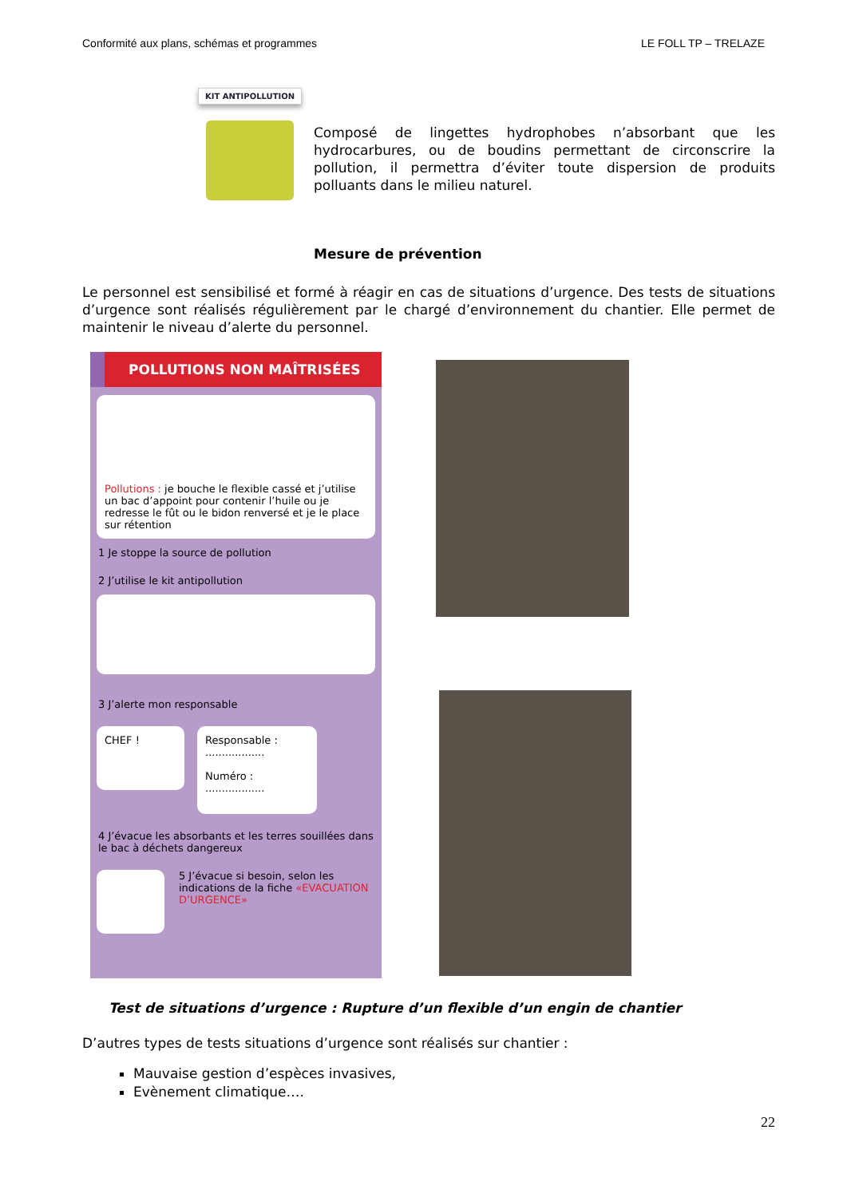Conformité aux plans, schémas et programmes LE FOLL TP – TRELAZE
KIT ANTIPOLLUTION
Composé de lingettes hydrophobes n’absorbant que les hydrocarbures, ou de boudins permettant de circonscrire la pollution, il permettra d’éviter toute dispersion de produits polluants dans le milieu naturel.
Mesure de prévention
Le personnel est sensibilisé et formé à réagir en cas de situations d’urgence. Des tests de situations d’urgence sont réalisés régulièrement par le chargé d’environnement du chantier. Elle permet de maintenir le niveau d’alerte du personnel.
POLLUTIONS NON MAÎTRISÉES
Pollutions : je bouche le flexible cassé et j’utilise un bac d’appoint pour contenir l’huile ou je redresse le fût ou le bidon renversé et je le place sur rétention
1 Je stoppe la source de pollution
2 J’utilise le kit antipollution
3 J’alerte mon responsable
CHEF !
Responsable :
..................
Numéro :
..................
4 J’évacue les absorbants et les terres souillées dans le bac à déchets dangereux
5 J’évacue si besoin, selon les indications de la fiche «EVACUATION D’URGENCE»
Test de situations d’urgence : Rupture d’un flexible d’un engin de chantier
D’autres types de tests situations d’urgence sont réalisés sur chantier :
Mauvaise gestion d’espèces invasives,
Evènement climatique….
22